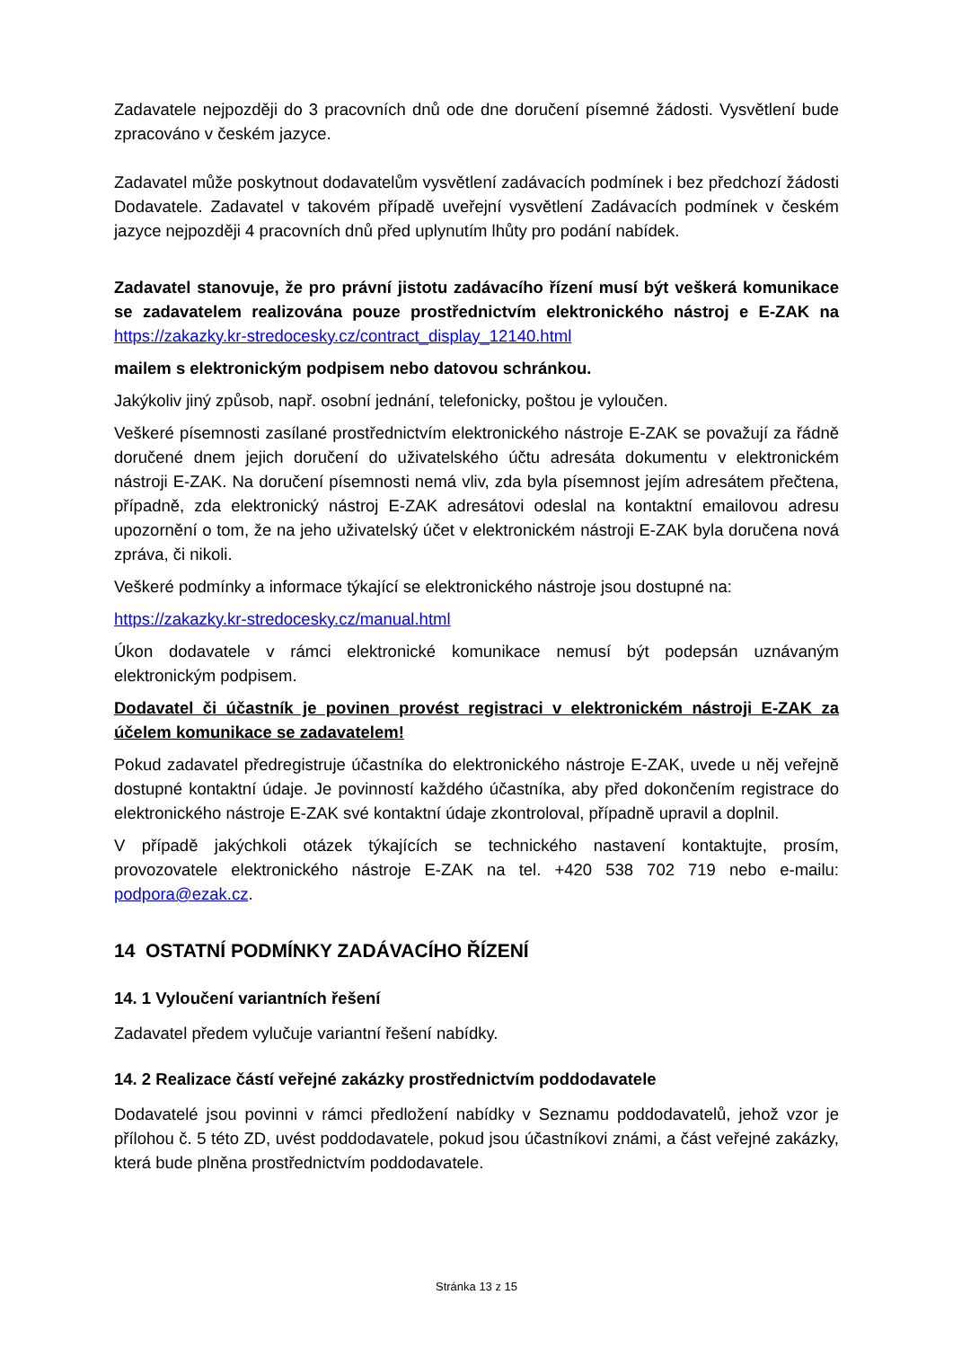Zadavatele nejpozději do 3 pracovních dnů ode dne doručení písemné žádosti. Vysvětlení bude zpracováno v českém jazyce.
Zadavatel může poskytnout dodavatelům vysvětlení zadávacích podmínek i bez předchozí žádosti Dodavatele. Zadavatel v takovém případě uveřejní vysvětlení Zadávacích podmínek v českém jazyce nejpozději 4 pracovních dnů před uplynutím lhůty pro podání nabídek.
Zadavatel stanovuje, že pro právní jistotu zadávacího řízení musí být veškerá komunikace se zadavatelem realizována pouze prostřednictvím elektronického nástroj e E-ZAK na https://zakazky.kr-stredocesky.cz/contract_display_12140.html
mailem s elektronickým podpisem nebo datovou schránkou.
Jakýkoliv jiný způsob, např. osobní jednání, telefonicky, poštou je vyloučen.
Veškeré písemnosti zasílané prostřednictvím elektronického nástroje E-ZAK se považují za řádně doručené dnem jejich doručení do uživatelského účtu adresáta dokumentu v elektronickém nástroji E-ZAK. Na doručení písemnosti nemá vliv, zda byla písemnost jejím adresátem přečtena, případně, zda elektronický nástroj E-ZAK adresátovi odeslal na kontaktní emailovou adresu upozornění o tom, že na jeho uživatelský účet v elektronickém nástroji E-ZAK byla doručena nová zpráva, či nikoli.
Veškeré podmínky a informace týkající se elektronického nástroje jsou dostupné na:
https://zakazky.kr-stredocesky.cz/manual.html
Úkon dodavatele v rámci elektronické komunikace nemusí být podepsán uznávaným elektronickým podpisem.
Dodavatel či účastník je povinen provést registraci v elektronickém nástroji E-ZAK za účelem komunikace se zadavatelem!
Pokud zadavatel předregistruje účastníka do elektronického nástroje E-ZAK, uvede u něj veřejně dostupné kontaktní údaje. Je povinností každého účastníka, aby před dokončením registrace do elektronického nástroje E-ZAK své kontaktní údaje zkontroloval, případně upravil a doplnil.
V případě jakýchkoli otázek týkajících se technického nastavení kontaktujte, prosím, provozovatele elektronického nástroje E-ZAK na tel. +420 538 702 719 nebo e-mailu: podpora@ezak.cz.
14 OSTATNÍ PODMÍNKY ZADÁVACÍHO ŘÍZENÍ
14. 1 Vyloučení variantních řešení
Zadavatel předem vylučuje variantní řešení nabídky.
14. 2 Realizace částí veřejné zakázky prostřednictvím poddodavatele
Dodavatelé jsou povinni v rámci předložení nabídky v Seznamu poddodavatelů, jehož vzor je přílohou č. 5 této ZD, uvést poddodavatele, pokud jsou účastníkovi známi, a část veřejné zakázky, která bude plněna prostřednictvím poddodavatele.
Stránka 13 z 15